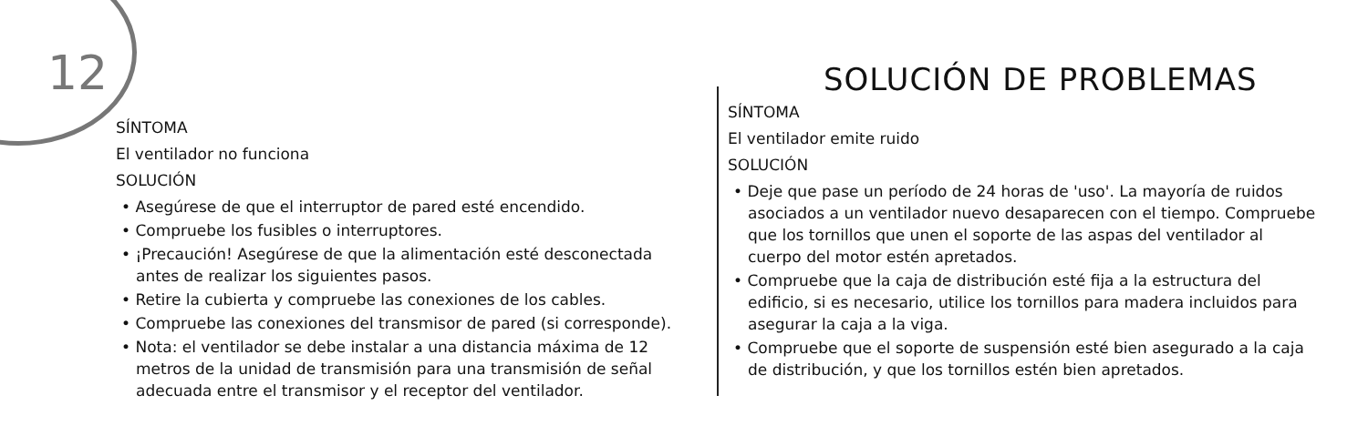12
SÍNTOMA
El ventilador no funciona
SOLUCIÓN
• Asegúrese de que el interruptor de pared esté encendido.
• Compruebe los fusibles o interruptores.
• ¡Precaución! Asegúrese de que la alimentación esté desconectada antes de realizar los siguientes pasos.
• Retire la cubierta y compruebe las conexiones de los cables.
• Compruebe las conexiones del transmisor de pared (si corresponde).
• Nota: el ventilador se debe instalar a una distancia máxima de 12 metros de la unidad de transmisión para una transmisión de señal adecuada entre el transmisor y el receptor del ventilador.
SOLUCIÓN DE PROBLEMAS
SÍNTOMA
El ventilador emite ruido
SOLUCIÓN
• Deje que pase un período de 24 horas de 'uso'. La mayoría de ruidos asociados a un ventilador nuevo desaparecen con el tiempo. Compruebe que los tornillos que unen el soporte de las aspas del ventilador al cuerpo del motor estén apretados.
• Compruebe que la caja de distribución esté fija a la estructura del edificio, si es necesario, utilice los tornillos para madera incluidos para asegurar la caja a la viga.
• Compruebe que el soporte de suspensión esté bien asegurado a la caja de distribución, y que los tornillos estén bien apretados.